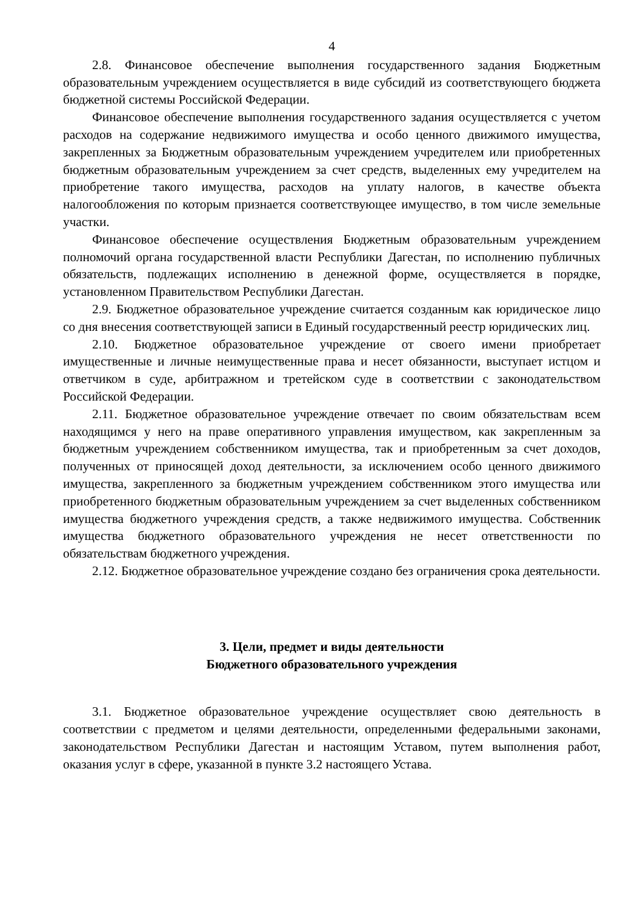4
2.8. Финансовое обеспечение выполнения государственного задания Бюджетным образовательным учреждением осуществляется в виде субсидий из соответствующего бюджета бюджетной системы Российской Федерации.
Финансовое обеспечение выполнения государственного задания осуществляется с учетом расходов на содержание недвижимого имущества и особо ценного движимого имущества, закрепленных за Бюджетным образовательным учреждением учредителем или приобретенных бюджетным образовательным учреждением за счет средств, выделенных ему учредителем на приобретение такого имущества, расходов на уплату налогов, в качестве объекта налогообложения по которым признается соответствующее имущество, в том числе земельные участки.
Финансовое обеспечение осуществления Бюджетным образовательным учреждением полномочий органа государственной власти Республики Дагестан, по исполнению публичных обязательств, подлежащих исполнению в денежной форме, осуществляется в порядке, установленном Правительством Республики Дагестан.
2.9. Бюджетное образовательное учреждение считается созданным как юридическое лицо со дня внесения соответствующей записи в Единый государственный реестр юридических лиц.
2.10. Бюджетное образовательное учреждение от своего имени приобретает имущественные и личные неимущественные права и несет обязанности, выступает истцом и ответчиком в суде, арбитражном и третейском суде в соответствии с законодательством Российской Федерации.
2.11. Бюджетное образовательное учреждение отвечает по своим обязательствам всем находящимся у него на праве оперативного управления имуществом, как закрепленным за бюджетным учреждением собственником имущества, так и приобретенным за счет доходов, полученных от приносящей доход деятельности, за исключением особо ценного движимого имущества, закрепленного за бюджетным учреждением собственником этого имущества или приобретенного бюджетным образовательным учреждением за счет выделенных собственником имущества бюджетного учреждения средств, а также недвижимого имущества. Собственник имущества бюджетного образовательного учреждения не несет ответственности по обязательствам бюджетного учреждения.
2.12. Бюджетное образовательное учреждение создано без ограничения срока деятельности.
3. Цели, предмет и виды деятельности
Бюджетного образовательного учреждения
3.1. Бюджетное образовательное учреждение осуществляет свою деятельность в соответствии с предметом и целями деятельности, определенными федеральными законами, законодательством Республики Дагестан и настоящим Уставом, путем выполнения работ, оказания услуг в сфере, указанной в пункте 3.2 настоящего Устава.